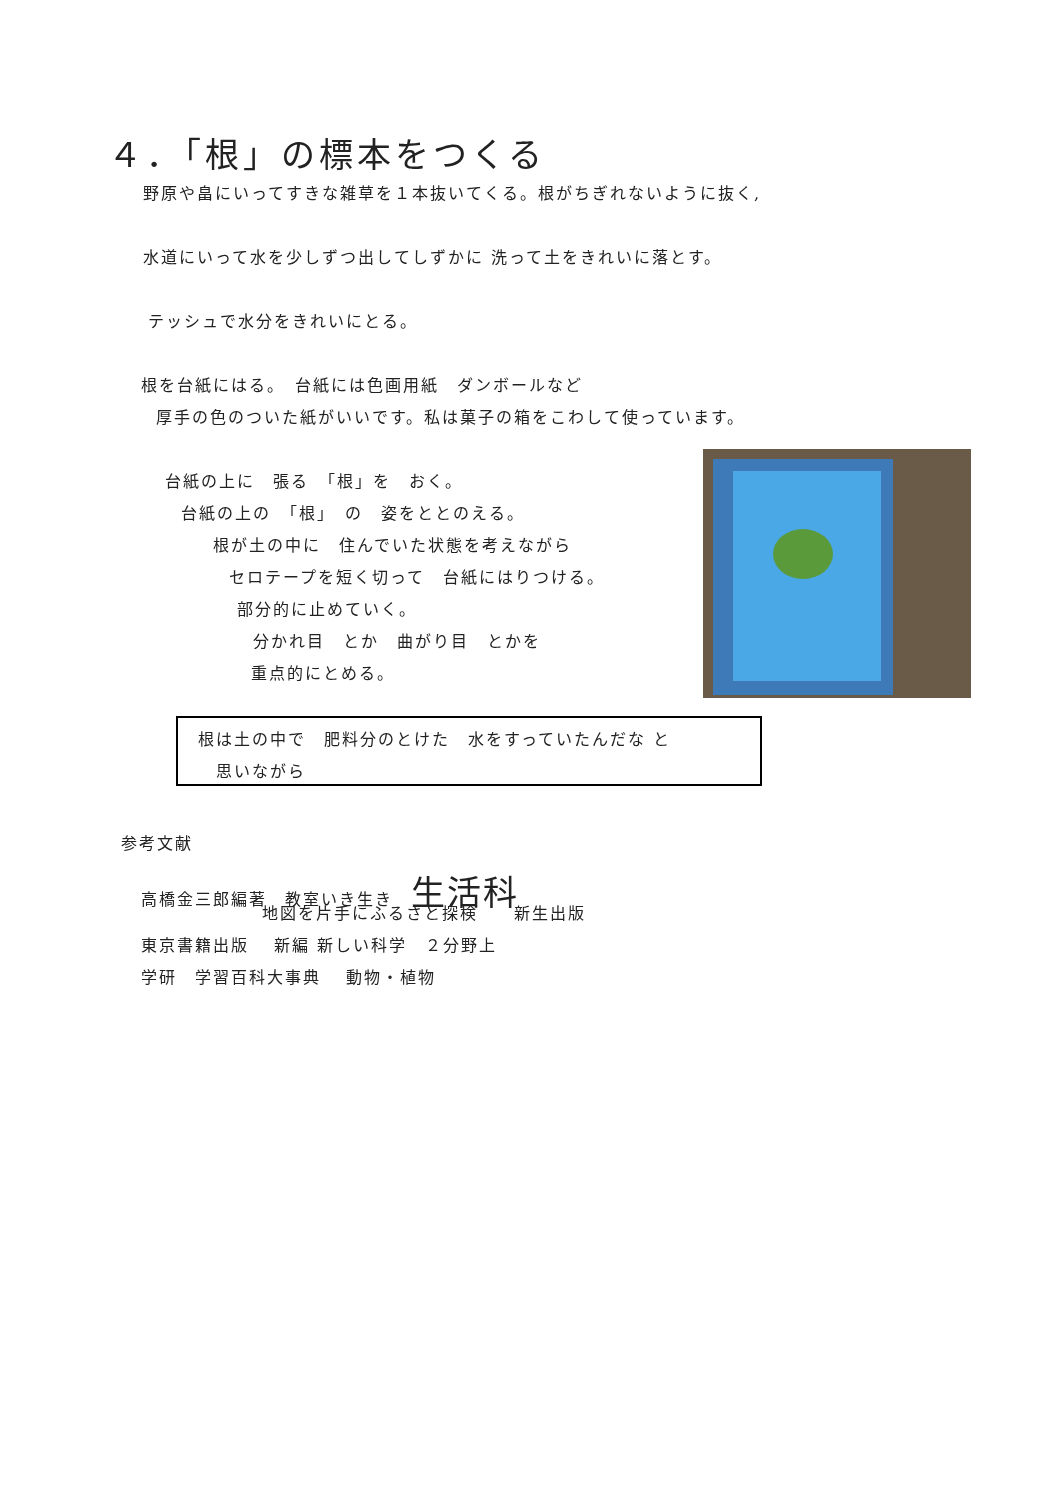４．「根」の標本をつくる
野原や畠にいってすきな雑草を１本抜いてくる。根がちぎれないように抜く,
水道にいって水を少しずつ出してしずかに 洗って土をきれいに落とす。
テッシュで水分をきれいにとる。
根を台紙にはる。　台紙には色画用紙　ダンボールなど
厚手の色のついた紙がいいです。私は菓子の箱をこわして使っています。
台紙の上に　張る　「根」を　おく。
台紙の上の　「根」　の　姿をととのえる。
根が土の中に　住んでいた状態を考えながら
セロテープを短く切って　台紙にはりつける。
部分的に止めていく。
分かれ目　とか　曲がり目　とかを
重点的にとめる。
根は土の中で　肥料分のとけた　水をすっていたんだな と
　思いながら
参考文献
高橋金三郎編著　教室いき生き　生活科
地図を片手にふるさと探検　　新生出版
東京書籍出版　 新編 新しい科学　２分野上
学研　学習百科大事典　 動物・植物